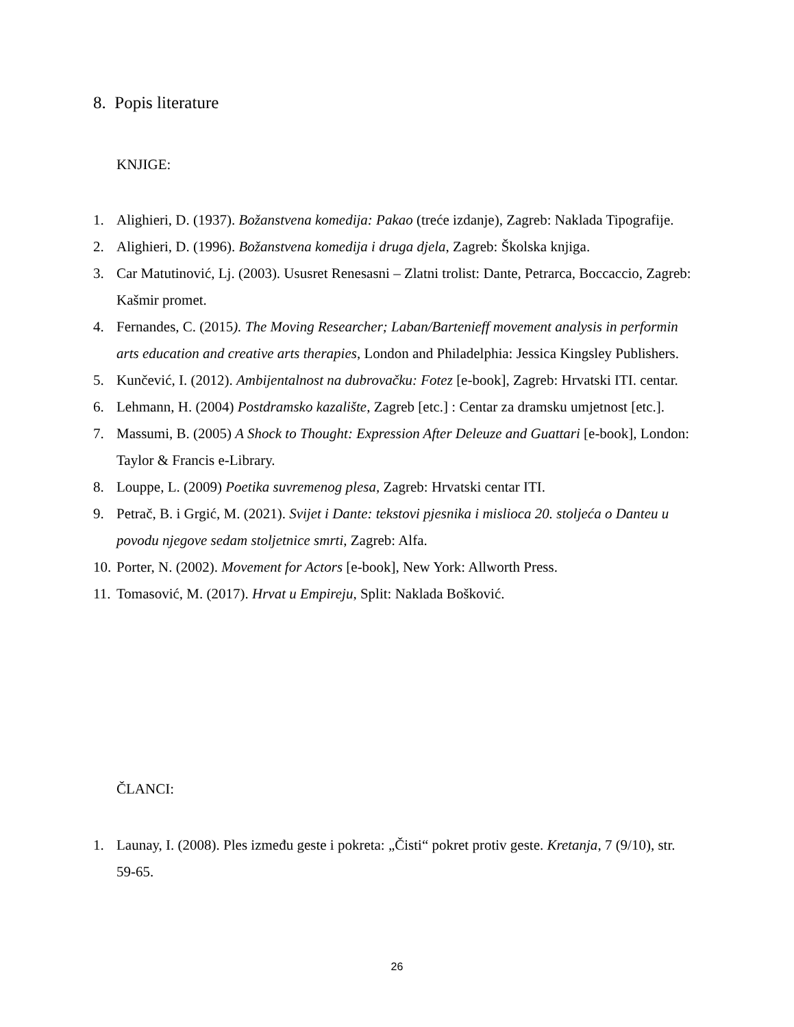8. Popis literature
KNJIGE:
1. Alighieri, D. (1937). Božanstvena komedija: Pakao (treće izdanje), Zagreb: Naklada Tipografije.
2. Alighieri, D. (1996). Božanstvena komedija i druga djela, Zagreb: Školska knjiga.
3. Car Matutinović, Lj. (2003). Ususret Renesasni – Zlatni trolist: Dante, Petrarca, Boccaccio, Zagreb: Kašmir promet.
4. Fernandes, C. (2015). The Moving Researcher; Laban/Bartenieff movement analysis in performin arts education and creative arts therapies, London and Philadelphia: Jessica Kingsley Publishers.
5. Kunčević, I. (2012). Ambijentalnost na dubrovačku: Fotez [e-book], Zagreb: Hrvatski ITI. centar.
6. Lehmann, H. (2004) Postdramsko kazalište, Zagreb [etc.] : Centar za dramsku umjetnost [etc.].
7. Massumi, B. (2005) A Shock to Thought: Expression After Deleuze and Guattari [e-book], London: Taylor & Francis e-Library.
8. Louppe, L. (2009) Poetika suvremenog plesa, Zagreb: Hrvatski centar ITI.
9. Petrač, B. i Grgić, M. (2021). Svijet i Dante: tekstovi pjesnika i mislioca 20. stoljeća o Danteu u povodu njegove sedam stoljetnice smrti, Zagreb: Alfa.
10. Porter, N. (2002). Movement for Actors [e-book], New York: Allworth Press.
11. Tomasović, M. (2017). Hrvat u Empireju, Split: Naklada Bošković.
ČLANCI:
1. Launay, I. (2008). Ples između geste i pokreta: „Čisti“ pokret protiv geste. Kretanja, 7 (9/10), str. 59-65.
26